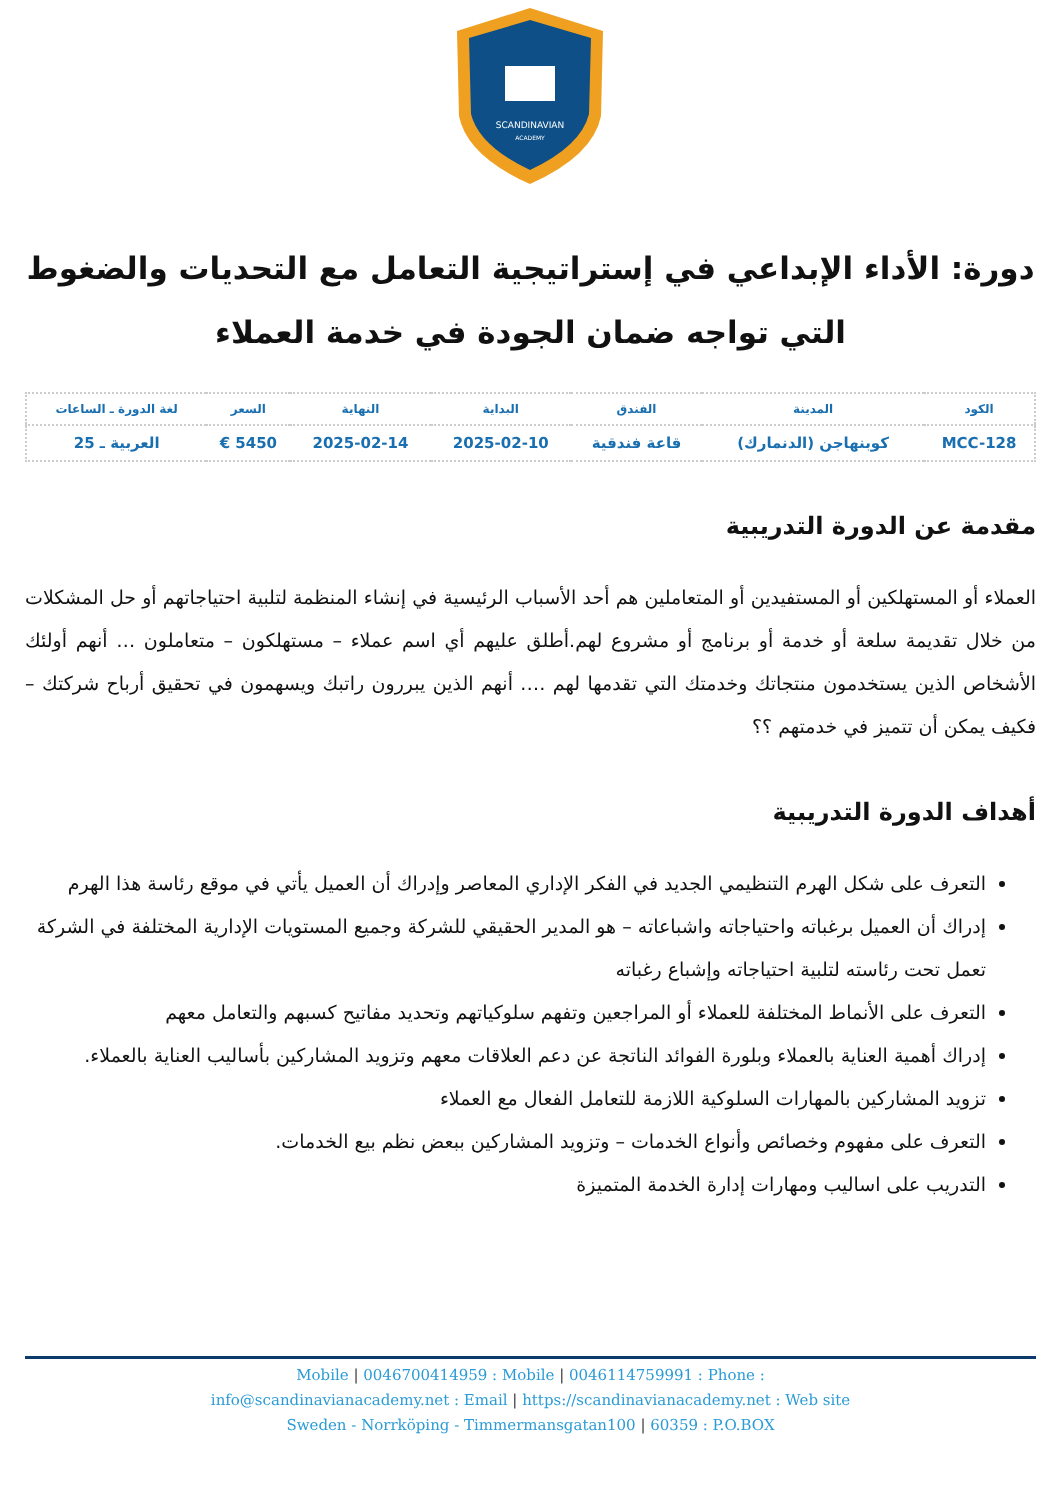SCANDINAVIAN
ACADEMY
دورة: الأداء الإبداعي في إستراتيجية التعامل مع التحديات والضغوط التي تواجه ضمان الجودة في خدمة العملاء
| الكود | المدينة | الفندق | البداية | النهاية | السعر | لغة الدورة ـ الساعات |
| --- | --- | --- | --- | --- | --- | --- |
| MCC-128 | كوبنهاجن (الدنمارك) | قاعة فندقية | 2025-02-10 | 2025-02-14 | 5450 € | العربية ـ 25 |
مقدمة عن الدورة التدريبية
العملاء أو المستهلكين أو المستفيدين أو المتعاملين هم أحد الأسباب الرئيسية في إنشاء المنظمة لتلبية احتياجاتهم أو حل المشكلات من خلال تقديمة سلعة أو خدمة أو برنامج أو مشروع لهم.أطلق عليهم أي اسم عملاء – مستهلكون – متعاملون … أنهم أولئك الأشخاص الذين يستخدمون منتجاتك وخدمتك التي تقدمها لهم …. أنهم الذين يبررون راتبك ويسهمون في تحقيق أرباح شركتك – فكيف يمكن أن تتميز في خدمتهم ؟؟
أهداف الدورة التدريبية
التعرف على شكل الهرم التنظيمي الجديد في الفكر الإداري المعاصر وإدراك أن العميل يأتي في موقع رئاسة هذا الهرم
إدراك أن العميل برغباته واحتياجاته واشباعاته – هو المدير الحقيقي للشركة وجميع المستويات الإدارية المختلفة في الشركة تعمل تحت رئاسته لتلبية احتياجاته وإشباع رغباته
التعرف على الأنماط المختلفة للعملاء أو المراجعين وتفهم سلوكياتهم وتحديد مفاتيح كسبهم والتعامل معهم
إدراك أهمية العناية بالعملاء وبلورة الفوائد الناتجة عن دعم العلاقات معهم وتزويد المشاركين بأساليب العناية بالعملاء.
تزويد المشاركين بالمهارات السلوكية اللازمة للتعامل الفعال مع العملاء
التعرف على مفهوم وخصائص وأنواع الخدمات – وتزويد المشاركين ببعض نظم بيع الخدمات.
التدريب على اساليب ومهارات إدارة الخدمة المتميزة
Mobile | 0046700414959 : Mobile | 0046114759991 : Phone :
info@scandinavianacademy.net : Email | https://scandinavianacademy.net : Web site
Sweden - Norrköping - Timmermansgatan100 | 60359 : P.O.BOX